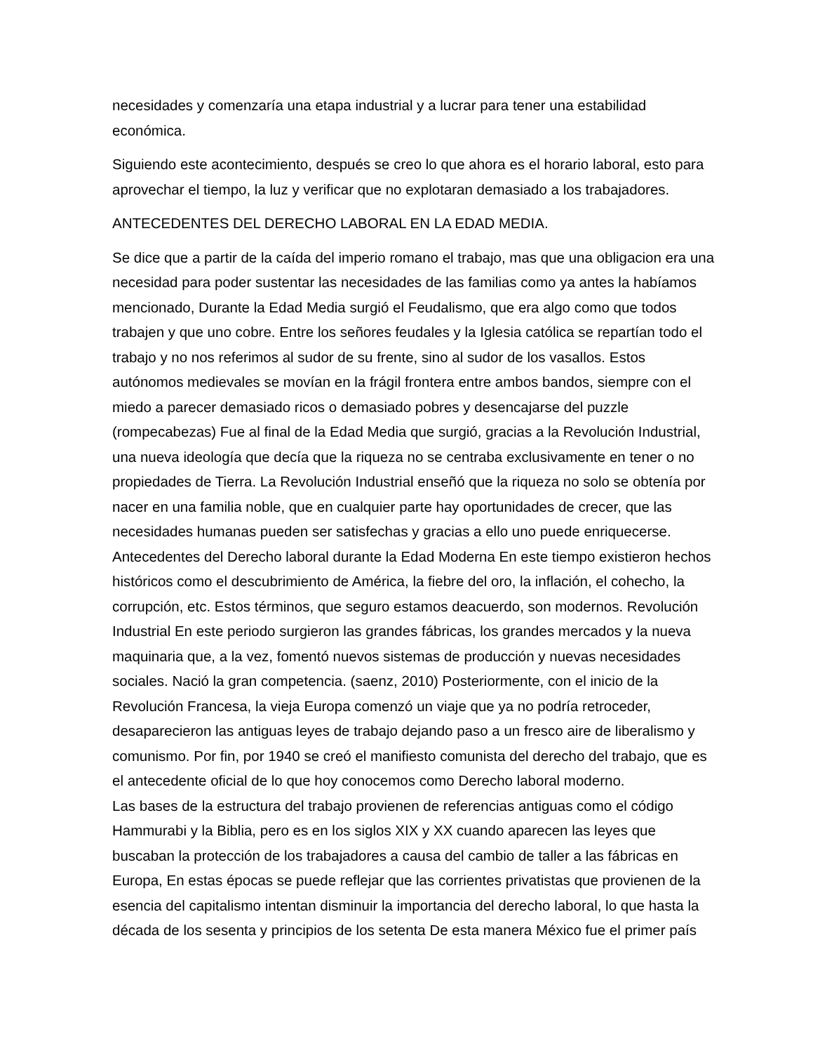necesidades y comenzaría una etapa industrial y a lucrar para tener una estabilidad económica.
Siguiendo este acontecimiento, después se creo lo que ahora es el horario laboral, esto para aprovechar el tiempo, la luz y verificar que no explotaran demasiado a los trabajadores.
ANTECEDENTES DEL DERECHO LABORAL EN LA EDAD MEDIA.
Se dice que a partir de la caída del imperio romano el trabajo, mas que una obligacion era una necesidad para poder sustentar las necesidades de las familias como ya antes la habíamos mencionado, Durante la Edad Media surgió el Feudalismo, que era algo como que todos trabajen y que uno cobre. Entre los señores feudales y la Iglesia católica se repartían todo el trabajo y no nos referimos al sudor de su frente, sino al sudor de los vasallos. Estos autónomos medievales se movían en la frágil frontera entre ambos bandos, siempre con el miedo a parecer demasiado ricos o demasiado pobres y desencajarse del puzzle (rompecabezas) Fue al final de la Edad Media que surgió, gracias a la Revolución Industrial, una nueva ideología que decía que la riqueza no se centraba exclusivamente en tener o no propiedades de Tierra. La Revolución Industrial enseñó que la riqueza no solo se obtenía por nacer en una familia noble, que en cualquier parte hay oportunidades de crecer, que las necesidades humanas pueden ser satisfechas y gracias a ello uno puede enriquecerse. Antecedentes del Derecho laboral durante la Edad Moderna En este tiempo existieron hechos históricos como el descubrimiento de América, la fiebre del oro, la inflación, el cohecho, la corrupción, etc. Estos términos, que seguro estamos deacuerdo, son modernos. Revolución Industrial En este periodo surgieron las grandes fábricas, los grandes mercados y la nueva maquinaria que, a la vez, fomentó nuevos sistemas de producción y nuevas necesidades sociales. Nació la gran competencia. (saenz, 2010) Posteriormente, con el inicio de la Revolución Francesa, la vieja Europa comenzó un viaje que ya no podría retroceder, desaparecieron las antiguas leyes de trabajo dejando paso a un fresco aire de liberalismo y comunismo. Por fin, por 1940 se creó el manifiesto comunista del derecho del trabajo, que es el antecedente oficial de lo que hoy conocemos como Derecho laboral moderno.
Las bases de la estructura del trabajo provienen de referencias antiguas como el código Hammurabi y la Biblia, pero es en los siglos XIX y XX cuando aparecen las leyes que buscaban la protección de los trabajadores a causa del cambio de taller a las fábricas en Europa, En estas épocas se puede reflejar que las corrientes privatistas que provienen de la esencia del capitalismo intentan disminuir la importancia del derecho laboral, lo que hasta la década de los sesenta y principios de los setenta De esta manera México fue el primer país